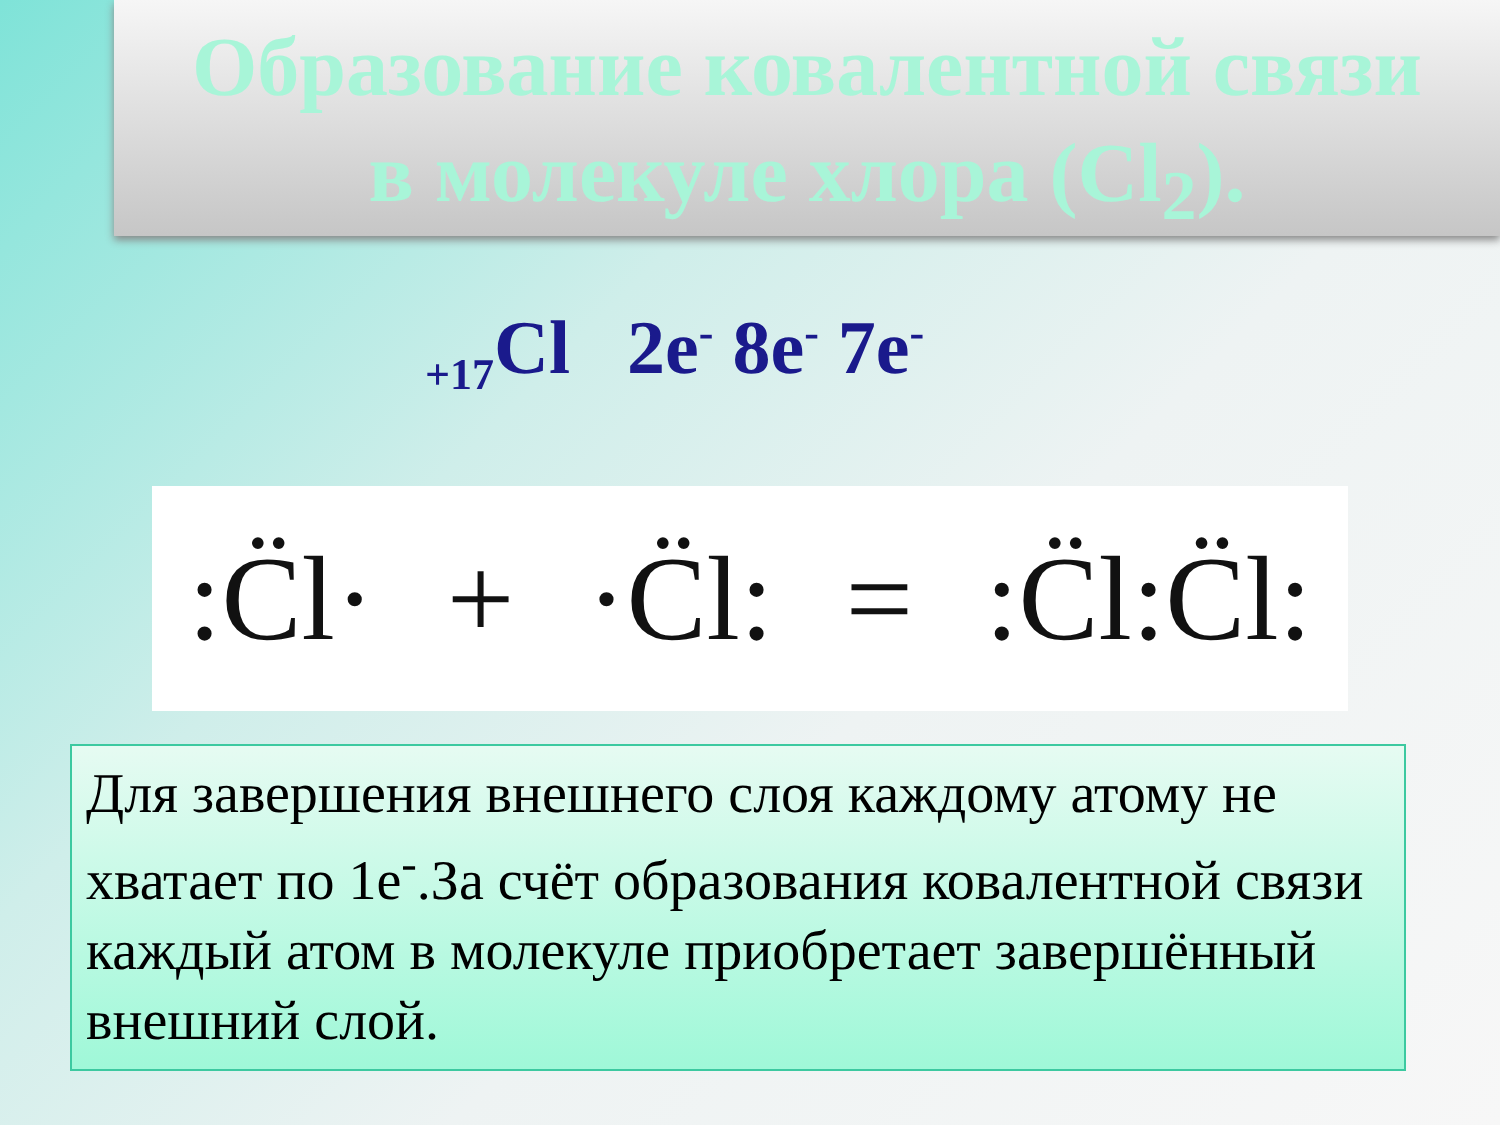Образование ковалентной связи
в молекуле хлора (Cl<sub>2</sub>).
<sub>+17</sub>Cl 2e<sup>-</sup> 8e<sup>-</sup> 7e<sup>-</sup>
:C̈l· + ·C̈l: =:C̈l:C̈l:
Для завершения внешнего слоя каждому атому не хватает по 1e<sup>-</sup>.За счёт образования ковалентной связи каждый атом в молекуле приобретает завершённый внешний слой.